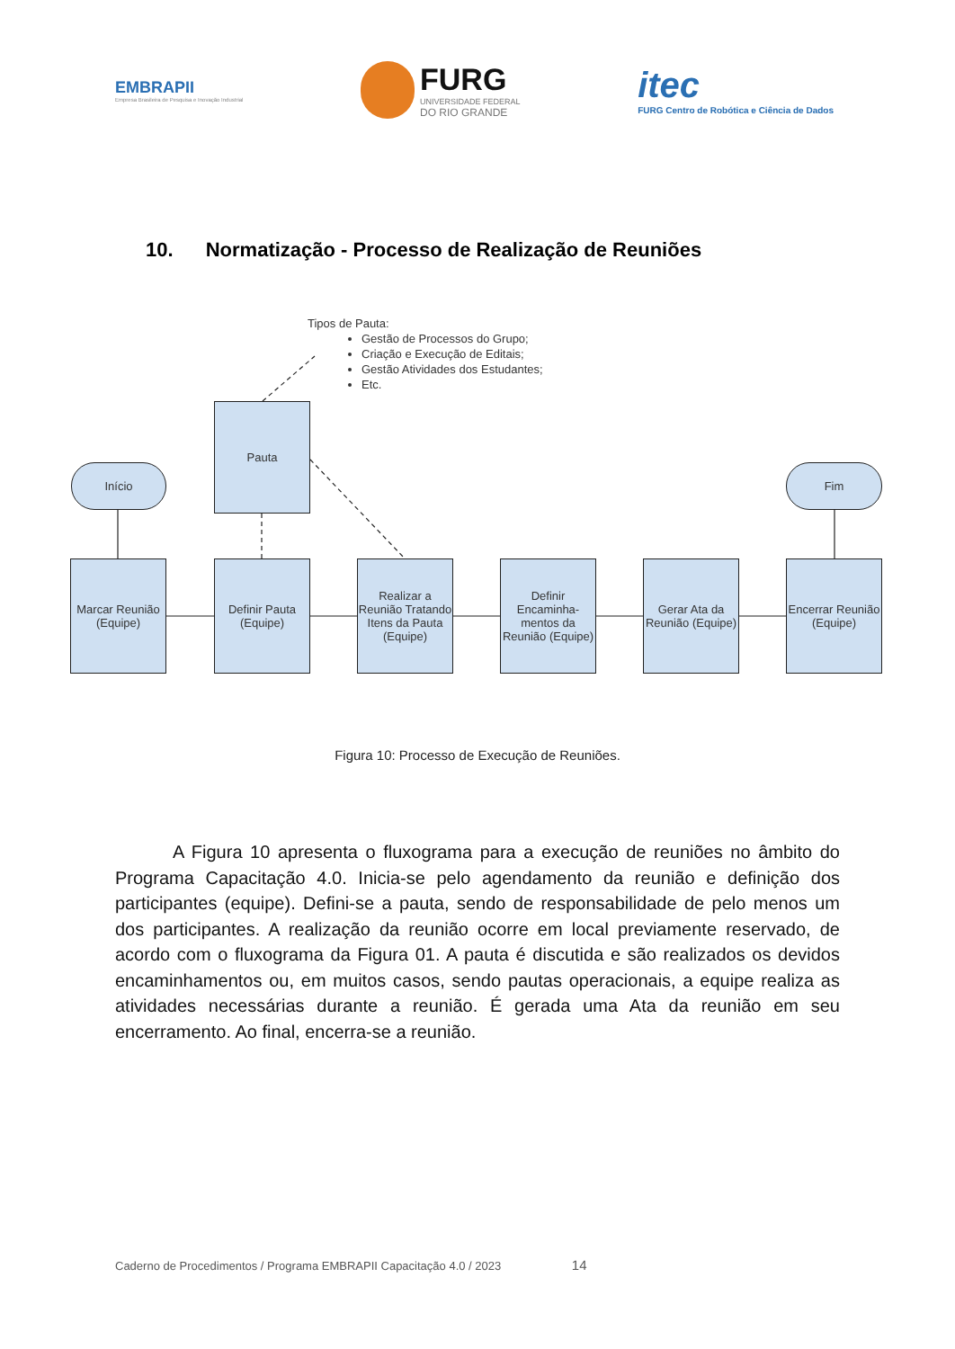EMBRAPII
Empresa Brasileira de Pesquisa e Inovação Industrial
FURG
UNIVERSIDADE FEDERAL
DO RIO GRANDE
itec
FURG Centro de Robótica e Ciência de Dados
10. Normatização - Processo de Realização de Reuniões
Tipos de Pauta:
Gestão de Processos do Grupo;
Criação e Execução de Editais;
Gestão Atividades dos Estudantes;
Etc.
Pauta
Início Fim
Marcar Reunião (Equipe)
Definir Pauta (Equipe)
Realizar a Reunião Tratando Itens da Pauta (Equipe)
Definir Encaminha-mentos da Reunião (Equipe)
Gerar Ata da Reunião (Equipe)
Encerrar Reunião (Equipe)
Figura 10: Processo de Execução de Reuniões.
A Figura 10 apresenta o fluxograma para a execução de reuniões no âmbito do Programa Capacitação 4.0. Inicia-se pelo agendamento da reunião e definição dos participantes (equipe). Defini-se a pauta, sendo de responsabilidade de pelo menos um dos participantes. A realização da reunião ocorre em local previamente reservado, de acordo com o fluxograma da Figura 01. A pauta é discutida e são realizados os devidos encaminhamentos ou, em muitos casos, sendo pautas operacionais, a equipe realiza as atividades necessárias durante a reunião. É gerada uma Ata da reunião em seu encerramento. Ao final, encerra-se a reunião.
Caderno de Procedimentos / Programa EMBRAPII Capacitação 4.0 / 2023 14